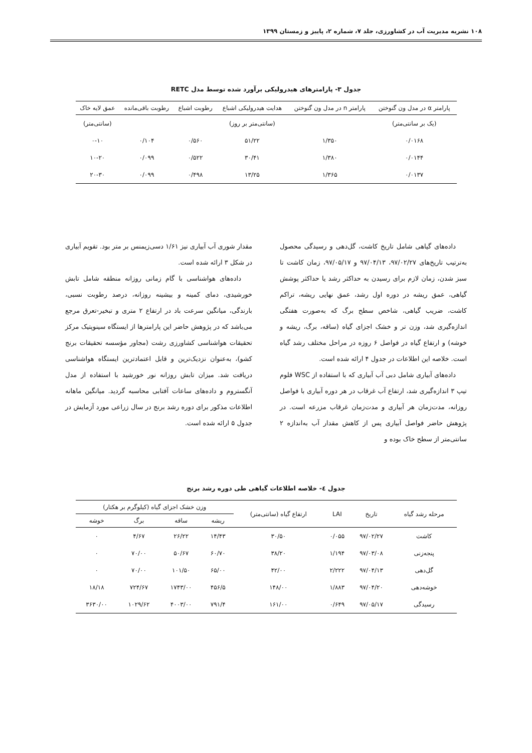۱۰۸ نشریه مدیریت آب در کشاورزی، جلد ۷، شماره ۲، پاییز و زمستان ۱۳۹۹
جدول ۳- پارامترهای هیدرولیکی برآورد شده توسط مدل RETC
| پارامتر α در مدل ون گنوختن | پارامتر n در مدل ون گنوختن | هدایت هیدرولیکی اشباع | رطوبت اشباع | رطوبت باقی‌مانده | عمق لایه خاک |
| --- | --- | --- | --- | --- | --- |
| (یک بر سانتی‌متر) | | (سانتی‌متر بر روز) | | | (سانتی‌متر) |
| ۰/۰۱۶۸ | ۱/۳۵۰ | ۵۱/۲۲ | ۰/۵۶۰ | ۰/۱۰۴ | ۰-۱۰ |
| ۰/۰۱۴۴ | ۱/۳۸۰ | ۳۰/۴۱ | ۰/۵۲۲ | ۰/۰۹۹ | ۱۰-۲۰ |
| ۰/۰۱۳۷ | ۱/۳۶۵ | ۱۳/۲۵ | ۰/۴۹۸ | ۰/۰۹۹ | ۲۰-۳۰ |
داده‌های گیاهی شامل تاریخ کاشت، گل‌دهی و رسیدگی محصول به‌ترتیب تاریخ‌های ۹۷/۰۲/۲۷، ۹۷/۰۴/۱۳ و ۹۷/۰۵/۱۷، زمان کاشت تا سبز شدن، زمان لازم برای رسیدن به حداکثر رشد یا حداکثر پوشش گیاهی، عمق ریشه در دوره اول رشد، عمق نهایی ریشه، تراکم کاشت، ضریب گیاهی، شاخص سطح برگ که به‌صورت هفتگی اندازه‌گیری شد، وزن تر و خشک اجزای گیاه (ساقه، برگ، ریشه و خوشه) و ارتفاع گیاه در فواصل ۶ روزه در مراحل مختلف رشد گیاه است. خلاصه این اطلاعات در جدول ۴ ارائه شده است.
داده‌های آبیاری شامل دبی آب آبیاری که با استفاده از WSC فلوم تیپ ۳ اندازه‌گیری شد، ارتفاع آب غرقاب در هر دوره آبیاری با فواصل روزانه، مدت‌زمان هر آبیاری و مدت‌زمان غرقاب مزرعه است. در پژوهش حاضر فواصل آبیاری پس از کاهش مقدار آب به‌اندازه ۲ سانتی‌متر از سطح خاک بوده و
مقدار شوری آب آبیاری نیز ۱/۶۱ دسی‌زیمنس بر متر بود. تقویم آبیاری در شکل ۳ ارائه شده است.
داده‌های هواشناسی با گام زمانی روزانه منطقه شامل تابش خورشیدی، دمای کمینه و بیشینه روزانه، درصد رطوبت نسبی، بارندگی، میانگین سرعت باد در ارتفاع ۲ متری و تبخیر-تعرق مرجع می‌باشد که در پژوهش حاضر این پارامترها از ایستگاه سینوپتیک مرکز تحقیقات هواشناسی کشاورزی رشت (مجاور مؤسسه تحقیقات برنج کشو)، به‌عنوان نزدیک‌ترین و قابل اعتمادترین ایستگاه هواشناسی دریافت شد. میزان تابش روزانه نور خورشید با استفاده از مدل آنگستروم و داده‌های ساعات آفتابی محاسبه گردید. میانگین ماهانه اطلاعات مذکور برای دوره رشد برنج در سال زراعی مورد آزمایش در جدول ۵ ارائه شده است.
جدول ٤- خلاصه اطلاعات گیاهی طی دوره رشد برنج
| مرحله رشد گیاه | تاریخ | LAI | ارتفاع گیاه (سانتی‌متر) | وزن خشک اجزای گیاه (کیلوگرم بر هکتار) | | | |
| --- | --- | --- | --- | --- | --- | --- | --- |
| | | | | ریشه | ساقه | برگ | خوشه |
| کاشت | ۹۷/۰۲/۲۷ | ۰/۰۵۵ | ۳۰/۵۰ | ۱۴/۴۳ | ۲۶/۲۲ | ۴/۶۷ | ۰ |
| پنجه‌زنی | ۹۷/۰۳/۰۸ | ۱/۱۹۴ | ۳۸/۲۰ | ۶۰/۷۰ | ۵۰/۶۷ | ۷۰/۰۰ | ۰ |
| گل‌دهی | ۹۷/۰۴/۱۳ | ۲/۲۲۲ | ۴۲/۰۰ | ۶۵/۰۰ | ۱۰۱/۵۰ | ۷۰/۰۰ | ۰ |
| خوشه‌دهی | ۹۷/۰۴/۲۰ | ۱/۸۸۳ | ۱۴۸/۰۰ | ۴۵۶/۵ | ۱۷۴۳/۰۰ | ۷۲۴/۶۷ | ۱۸/۱۸ |
| رسیدگی | ۹۷/۰۵/۱۷ | ۰/۶۴۹ | ۱۶۱/۰۰ | ۷۹۱/۴ | ۴۰۰۳/۰۰ | ۱۰۲۹/۶۲ | ۳۶۳۰/۰۰ |